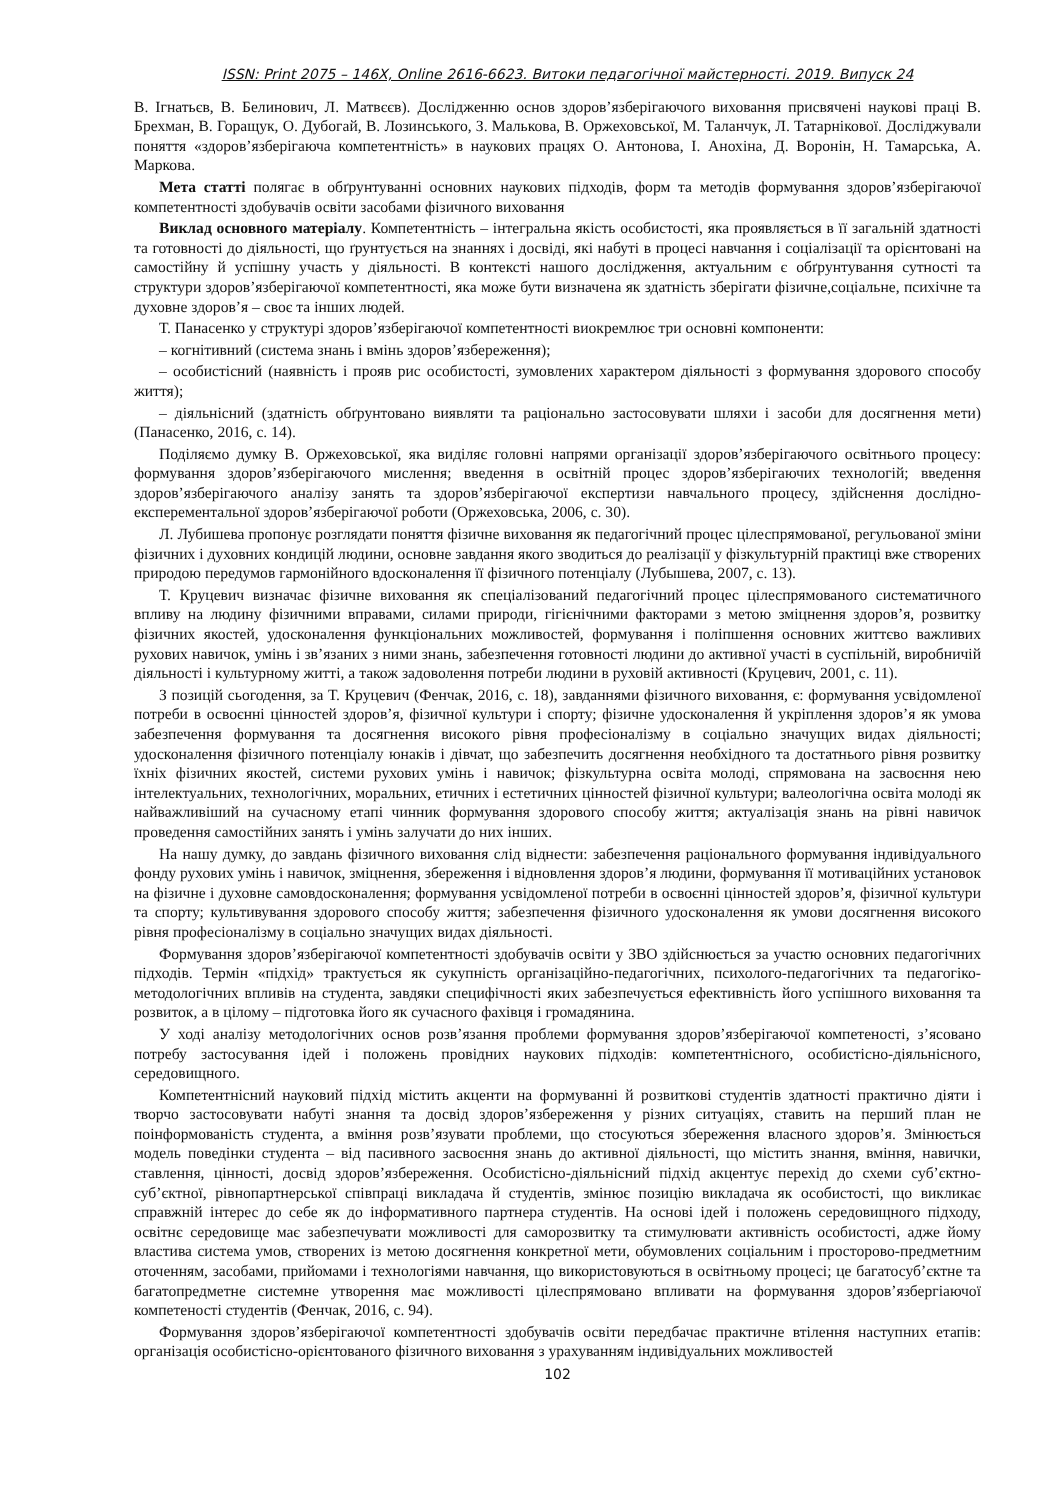ISSN: Print 2075 – 146X, Online 2616-6623. Витоки педагогічної майстерності. 2019. Випуск 24
В. Ігнатьєв, В. Белинович, Л. Матвєєв). Дослідженню основ здоров’язберігаючого виховання присвячені наукові праці В. Брехман, В. Горащук, О. Дубогай, В. Лозинського, З. Малькова, В. Оржеховської, М. Таланчук, Л. Татарнікової. Досліджували поняття «здоров’язберігаюча компетентність» в наукових працях О. Антонова, І. Анохіна, Д. Воронін, Н. Тамарська, А. Маркова.
Мета статті полягає в обґрунтуванні основних наукових підходів, форм та методів формування здоров’язберігаючої компетентності здобувачів освіти засобами фізичного виховання
Виклад основного матеріалу. Компетентність – інтегральна якість особистості, яка проявляється в її загальній здатності та готовності до діяльності, що ґрунтується на знаннях і досвіді, які набуті в процесі навчання і соціалізації та орієнтовані на самостійну й успішну участь у діяльності. В контексті нашого дослідження, актуальним є обґрунтування сутності та структури здоров’язберігаючої компетентності, яка може бути визначена як здатність зберігати фізичне,соціальне, психічне та духовне здоров’я – своє та інших людей.
Т. Панасенко у структурі здоров’язберігаючої компетентності виокремлює три основні компоненти:
– когнітивний (система знань і вмінь здоров’язбереження);
– особистісний (наявність і прояв рис особистості, зумовлених характером діяльності з формування здорового способу життя);
– діяльнісний (здатність обґрунтовано виявляти та раціонально застосовувати шляхи і засоби для досягнення мети) (Панасенко, 2016, с. 14).
Поділяємо думку В. Оржеховської, яка виділяє головні напрями організації здоров’язберігаючого освітнього процесу: формування здоров’язберігаючого мислення; введення в освітній процес здоров’язберігаючих технологій; введення здоров’язберігаючого аналізу занять та здоров’язберігаючої експертизи навчального процесу, здійснення дослідно-експерементальної здоров’язберігаючої роботи (Оржеховська, 2006, с. 30).
Л. Лубишева пропонує розглядати поняття фізичне виховання як педагогічний процес цілеспрямованої, регульованої зміни фізичних і духовних кондицій людини, основне завдання якого зводиться до реалізації у фізкультурній практиці вже створених природою передумов гармонійного вдосконалення її фізичного потенціалу (Лубышева, 2007, с. 13).
Т. Круцевич визначає фізичне виховання як спеціалізований педагогічний процес цілеспрямованого систематичного впливу на людину фізичними вправами, силами природи, гігієнічними факторами з метою зміцнення здоров’я, розвитку фізичних якостей, удосконалення функціональних можливостей, формування і поліпшення основних життєво важливих рухових навичок, умінь і зв’язаних з ними знань, забезпечення готовності людини до активної участі в суспільній, виробничій діяльності і культурному житті, а також задоволення потреби людини в руховій активності (Круцевич, 2001, с. 11).
З позицій сьогодення, за Т. Круцевич (Фенчак, 2016, с. 18), завданнями фізичного виховання, є: формування усвідомленої потреби в освоєнні цінностей здоров’я, фізичної культури і спорту; фізичне удосконалення й укріплення здоров’я як умова забезпечення формування та досягнення високого рівня професіоналізму в соціально значущих видах діяльності; удосконалення фізичного потенціалу юнаків і дівчат, що забезпечить досягнення необхідного та достатнього рівня розвитку їхніх фізичних якостей, системи рухових умінь і навичок; фізкультурна освіта молоді, спрямована на засвоєння нею інтелектуальних, технологічних, моральних, етичних і естетичних цінностей фізичної культури; валеологічна освіта молоді як найважливіший на сучасному етапі чинник формування здорового способу життя; актуалізація знань на рівні навичок проведення самостійних занять і умінь залучати до них інших.
На нашу думку, до завдань фізичного виховання слід віднести: забезпечення раціонального формування індивідуального фонду рухових умінь і навичок, зміцнення, збереження і відновлення здоров’я людини, формування її мотиваційних установок на фізичне і духовне самовдосконалення; формування усвідомленої потреби в освоєнні цінностей здоров’я, фізичної культури та спорту; культивування здорового способу життя; забезпечення фізичного удосконалення як умови досягнення високого рівня професіоналізму в соціально значущих видах діяльності.
Формування здоров’язберігаючої компетентності здобувачів освіти у ЗВО здійснюється за участю основних педагогічних підходів. Термін «підхід» трактується як сукупність організаційно-педагогічних, психолого-педагогічних та педагогіко-методологічних впливів на студента, завдяки специфічності яких забезпечується ефективність його успішного виховання та розвиток, а в цілому – підготовка його як сучасного фахівця і громадянина.
У ході аналізу методологічних основ розв’язання проблеми формування здоров’язберігаючої компетеності, з’ясовано потребу застосування ідей і положень провідних наукових підходів: компетентнісного, особистісно-діяльнісного, середовищного.
Компетентнісний науковий підхід містить акценти на формуванні й розвиткові студентів здатності практично діяти і творчо застосовувати набуті знання та досвід здоров’язбереження у різних ситуаціях, ставить на перший план не поінформованість студента, а вміння розв’язувати проблеми, що стосуються збереження власного здоров’я. Змінюється модель поведінки студента – від пасивного засвоєння знань до активної діяльності, що містить знання, вміння, навички, ставлення, цінності, досвід здоров’язбереження. Особистісно-діяльнісний підхід акцентує перехід до схеми суб’єктно-суб’єктної, рівнопартнерської співпраці викладача й студентів, змінює позицію викладача як особистості, що викликає справжній інтерес до себе як до інформативного партнера студентів. На основі ідей і положень середовищного підходу, освітнє середовище має забезпечувати можливості для саморозвитку та стимулювати активність особистості, адже йому властива система умов, створених із метою досягнення конкретної мети, обумовлених соціальним і просторово-предметним оточенням, засобами, прийомами і технологіями навчання, що використовуються в освітньому процесі; це багатосуб’єктне та багатопредметне системне утворення має можливості цілеспрямовано впливати на формування здоров’язбергіаючої компетеності студентів (Фенчак, 2016, с. 94).
Формування здоров’язберігаючої компетентності здобувачів освіти передбачає практичне втілення наступних етапів: організація особистісно-орієнтованого фізичного виховання з урахуванням індивідуальних можливостей
102